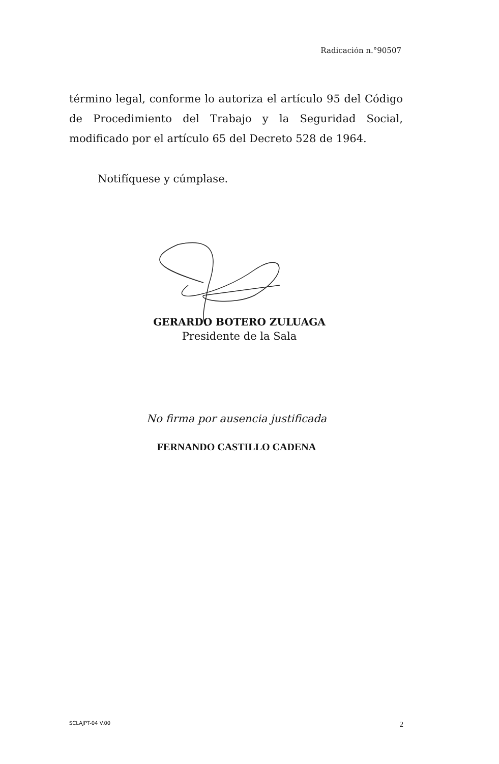Radicación n.°90507
término legal, conforme lo autoriza el artículo 95 del Código de Procedimiento del Trabajo y la Seguridad Social, modificado por el artículo 65 del Decreto 528 de 1964.
Notifíquese y cúmplase.
GERARDO BOTERO ZULUAGA
Presidente de la Sala
No firma por ausencia justificada
FERNANDO CASTILLO CADENA
SCLAJPT-04 V.00 2